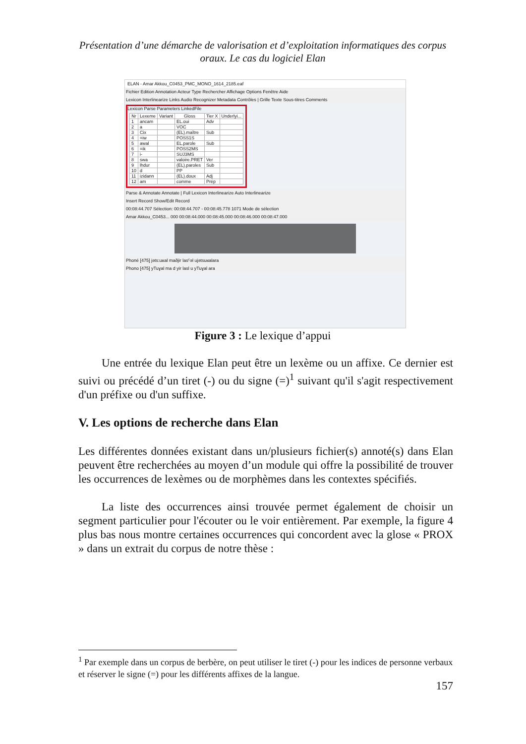Présentation d’une démarche de valorisation et d’exploitation informatiques des corpus oraux. Le cas du logiciel Elan
ELAN - Amar Akkou_C0453_PMC_MONO_1614_2185.eaf
Fichier Edition Annotation Acteur Type Rechercher Affichage Options Fenêtre Aide
Lexicon Interlinearize Links Audio Recognizer Metadata Contrôles | Grille Texte Sous-titres Comments
Lexicon Parse Parameters LinkedFile
| Nr | Lexeme | Variant | Gloss | Tier X | Underlyi... |
| --- | --- | --- | --- | --- | --- |
| 1 | ancam | | EL.oui | Adv | |
| 2 | a | | VOC | | |
| 3 | Cix | | (EL).maître | Sub | |
| 4 | =iw | | POSS1S | | |
| 5 | awal | | EL.parole | Sub | |
| 6 | =ik | | POSS2MS | | |
| 7 | i- | | SUJ3MS | | |
| 8 | swa | | valoire.PRET | Ver | |
| 9 | lhdur | | (EL).paroles | Sub | |
| 10 | d | | PP | | |
| 11 | izidann | | (EL).doux | Adj | |
| 12 | am | | comme | Prép | |
Parse & Annotate Annotate | Full Lexicon Interlinearize Auto Interlinearize
Insert Record Show/Edit Record
00:08:44.707 Sélection: 00:08:44.707 - 00:08:45.778 1071 Mode de sélection
Amar Akkou_C0453... 000 00:08:44.000 00:08:45.000 00:08:46.000 00:08:47.000
Phoné [475] jəts:uʁal maðjir ǀasˤəl ujətsuʁalara
Phono [475] yTuɣal ma d yir lasl u yTuɣal ara
Figure 3 : Le lexique d’appui
Une entrée du lexique Elan peut être un lexème ou un affixe. Ce dernier est suivi ou précédé d’un tiret (-) ou du signe (=)<sup>1</sup> suivant qu'il s'agit respectivement d'un préfixe ou d'un suffixe.
V. Les options de recherche dans Elan
Les différentes données existant dans un/plusieurs fichier(s) annoté(s) dans Elan peuvent être recherchées au moyen d’un module qui offre la possibilité de trouver les occurrences de lexèmes ou de morphèmes dans les contextes spécifiés.
La liste des occurrences ainsi trouvée permet également de choisir un segment particulier pour l'écouter ou le voir entièrement. Par exemple, la figure 4 plus bas nous montre certaines occurrences qui concordent avec la glose « PROX » dans un extrait du corpus de notre thèse :
<sup>1</sup> Par exemple dans un corpus de berbère, on peut utiliser le tiret (-) pour les indices de personne verbaux et réserver le signe (=) pour les différents affixes de la langue.
157